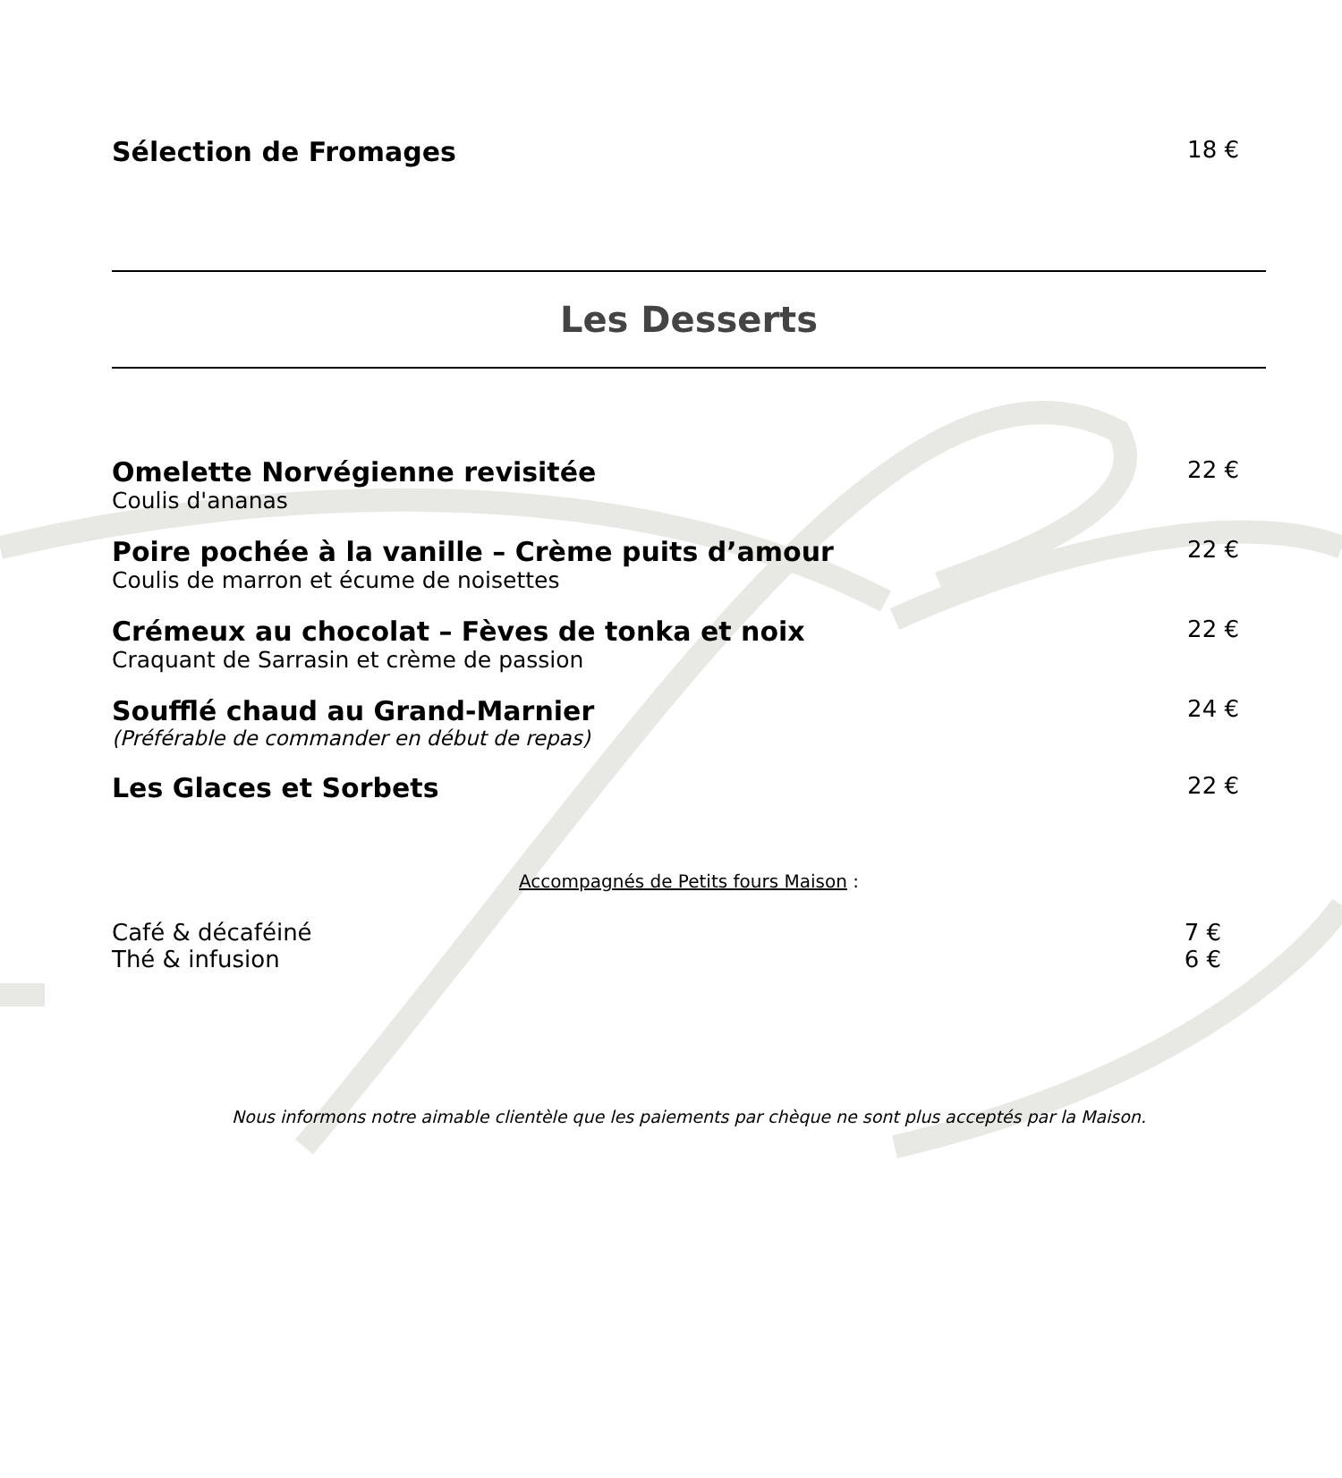Sélection de Fromages 18 €
Les Desserts
Omelette Norvégienne revisitée 22 €
Coulis d'ananas
Poire pochée à la vanille – Crème puits d’amour 22 €
Coulis de marron et écume de noisettes
Crémeux au chocolat – Fèves de tonka et noix 22 €
Craquant de Sarrasin et crème de passion
Soufflé chaud au Grand-Marnier 24 €
(Préférable de commander en début de repas)
Les Glaces et Sorbets 22 €
Accompagnés de Petits fours Maison :
Café & décaféiné 7 €
Thé & infusion 6 €
Nous informons notre aimable clientèle que les paiements par chèque ne sont plus acceptés par la Maison.